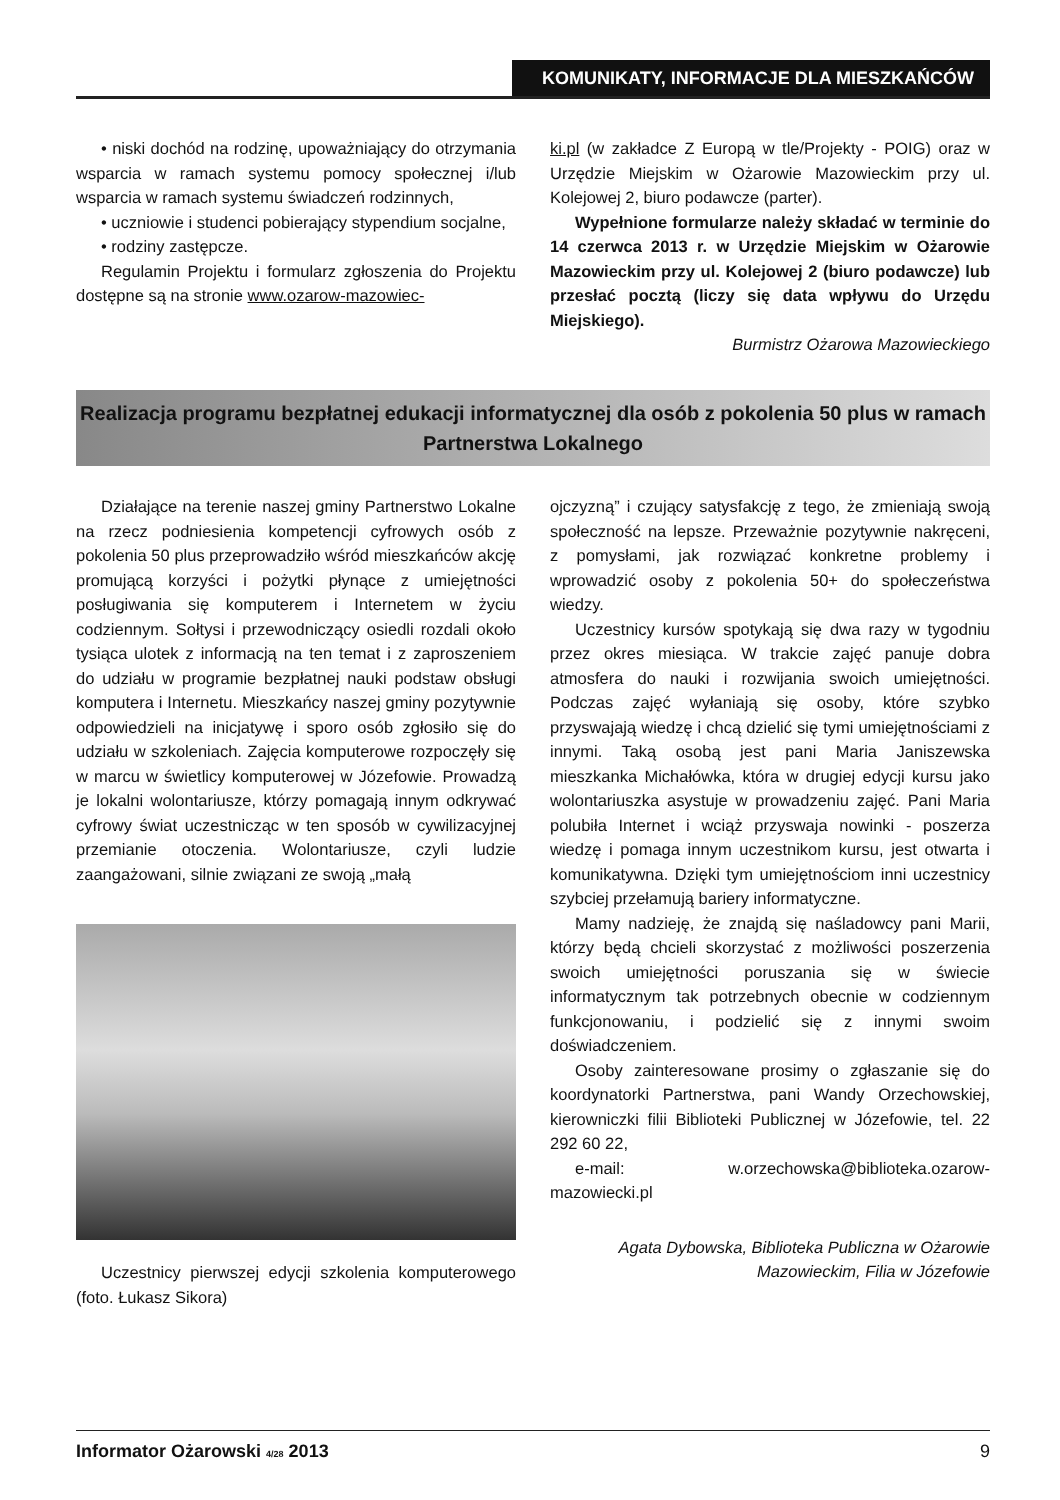KOMUNIKATY, INFORMACJE DLA MIESZKAŃCÓW
• niski dochód na rodzinę, upoważniający do otrzymania wsparcia w ramach systemu pomocy społecznej i/lub wsparcia w ramach systemu świadczeń rodzinnych,
• uczniowie i studenci pobierający stypendium socjalne,
• rodziny zastępcze.
Regulamin Projektu i formularz zgłoszenia do Projektu dostępne są na stronie www.ozarow-mazowiec-
ki.pl (w zakładce Z Europą w tle/Projekty - POIG) oraz w Urzędzie Miejskim w Ożarowie Mazowieckim przy ul. Kolejowej 2, biuro podawcze (parter).
Wypełnione formularze należy składać w terminie do 14 czerwca 2013 r. w Urzędzie Miejskim w Ożarowie Mazowieckim przy ul. Kolejowej 2 (biuro podawcze) lub przesłać pocztą (liczy się data wpływu do Urzędu Miejskiego).
Burmistrz Ożarowa Mazowieckiego
Realizacja programu bezpłatnej edukacji informatycznej dla osób z pokolenia 50 plus w ramach Partnerstwa Lokalnego
Działające na terenie naszej gminy Partnerstwo Lokalne na rzecz podniesienia kompetencji cyfrowych osób z pokolenia 50 plus przeprowadziło wśród mieszkańców akcję promującą korzyści i pożytki płynące z umiejętności posługiwania się komputerem i Internetem w życiu codziennym. Sołtysi i przewodniczący osiedli rozdali około tysiąca ulotek z informacją na ten temat i z zaproszeniem do udziału w programie bezpłatnej nauki podstaw obsługi komputera i Internetu. Mieszkańcy naszej gminy pozytywnie odpowiedzieli na inicjatywę i sporo osób zgłosiło się do udziału w szkoleniach. Zajęcia komputerowe rozpoczęły się w marcu w świetlicy komputerowej w Józefowie. Prowadzą je lokalni wolontariusze, którzy pomagają innym odkrywać cyfrowy świat uczestnicząc w ten sposób w cywilizacyjnej przemianie otoczenia. Wolontariusze, czyli ludzie zaangażowani, silnie związani ze swoją „małą
Uczestnicy pierwszej edycji szkolenia komputerowego (foto. Łukasz Sikora)
ojczyzną” i czujący satysfakcję z tego, że zmieniają swoją społeczność na lepsze. Przeważnie pozytywnie nakręceni, z pomysłami, jak rozwiązać konkretne problemy i wprowadzić osoby z pokolenia 50+ do społeczeństwa wiedzy.
Uczestnicy kursów spotykają się dwa razy w tygodniu przez okres miesiąca. W trakcie zajęć panuje dobra atmosfera do nauki i rozwijania swoich umiejętności. Podczas zajęć wyłaniają się osoby, które szybko przyswajają wiedzę i chcą dzielić się tymi umiejętnościami z innymi. Taką osobą jest pani Maria Janiszewska mieszkanka Michałówka, która w drugiej edycji kursu jako wolontariuszka asystuje w prowadzeniu zajęć. Pani Maria polubiła Internet i wciąż przyswaja nowinki - poszerza wiedzę i pomaga innym uczestnikom kursu, jest otwarta i komunikatywna. Dzięki tym umiejętnościom inni uczestnicy szybciej przełamują bariery informatyczne.
Mamy nadzieję, że znajdą się naśladowcy pani Marii, którzy będą chcieli skorzystać z możliwości poszerzenia swoich umiejętności poruszania się w świecie informatycznym tak potrzebnych obecnie w codziennym funkcjonowaniu, i podzielić się z innymi swoim doświadczeniem.
Osoby zainteresowane prosimy o zgłaszanie się do koordynatorki Partnerstwa, pani Wandy Orzechowskiej, kierowniczki filii Biblioteki Publicznej w Józefowie, tel. 22 292 60 22,
e-mail: w.orzechowska@biblioteka.ozarow-mazowiecki.pl
Agata Dybowska, Biblioteka Publiczna w Ożarowie Mazowieckim, Filia w Józefowie
Informator Ożarowski 4/28 2013 9